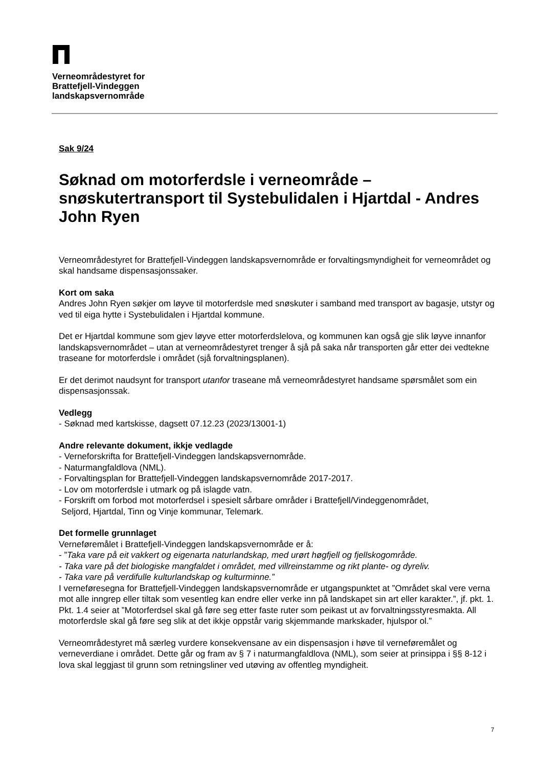Verneområdestyret for
Brattefjell-Vindeggen
landskapsvernområde
Sak 9/24
Søknad om motorferdsle i verneområde – snøskutertransport til Systebulidalen i Hjartdal - Andres John Ryen
Verneområdestyret for Brattefjell-Vindeggen landskapsvernområde er forvaltingsmyndigheit for verneområdet og skal handsame dispensasjonssaker.
Kort om saka
Andres John Ryen søkjer om løyve til motorferdsle med snøskuter i samband med transport av bagasje, utstyr og ved til eiga hytte i Systebulidalen i Hjartdal kommune.
Det er Hjartdal kommune som gjev løyve etter motorferdslelova, og kommunen kan også gje slik løyve innanfor landskapsvernområdet – utan at verneområdestyret trenger å sjå på saka når transporten går etter dei vedtekne traseane for motorferdsle i området (sjå forvaltningsplanen).
Er det derimot naudsynt for transport utanfor traseane må verneområdestyret handsame spørsmålet som ein dispensasjonssak.
Vedlegg
- Søknad med kartskisse, dagsett 07.12.23 (2023/13001-1)
Andre relevante dokument, ikkje vedlagde
- Verneforskrifta for Brattefjell-Vindeggen landskapsvernområde.
- Naturmangfaldlova (NML).
- Forvaltingsplan for Brattefjell-Vindeggen landskapsvernområde 2017-2017.
- Lov om motorferdsle i utmark og på islagde vatn.
- Forskrift om forbod mot motorferdsel i spesielt sårbare områder i Brattefjell/Vindeggenområdet,
Seljord, Hjartdal, Tinn og Vinje kommunar, Telemark.
Det formelle grunnlaget
Verneføremålet i Brattefjell-Vindeggen landskapsvernområde er å:
- ”Taka vare på eit vakkert og eigenarta naturlandskap, med urørt høgfjell og fjellskogområde.
- Taka vare på det biologiske mangfaldet i området, med villreinstamme og rikt plante- og dyreliv.
- Taka vare på verdifulle kulturlandskap og kulturminne.”
I verneføresegna for Brattefjell-Vindeggen landskapsvernområde er utgangspunktet at ”Området skal vere verna mot alle inngrep eller tiltak som vesentleg kan endre eller verke inn på landskapet sin art eller karakter.”, jf. pkt. 1. Pkt. 1.4 seier at ”Motorferdsel skal gå føre seg etter faste ruter som peikast ut av forvaltningsstyresmakta. All motorferdsle skal gå føre seg slik at det ikkje oppstår varig skjemmande markskader, hjulspor ol.”
Verneområdestyret må særleg vurdere konsekvensane av ein dispensasjon i høve til verneføremålet og verneverdiane i området. Dette går og fram av § 7 i naturmangfaldlova (NML), som seier at prinsippa i §§ 8-12 i lova skal leggjast til grunn som retningsliner ved utøving av offentleg myndigheit.
7